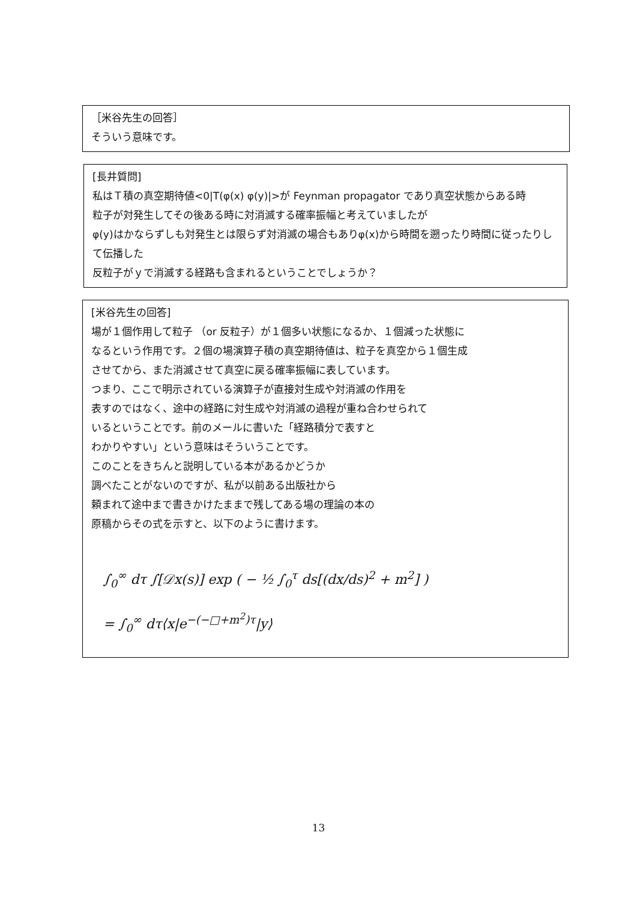［米谷先生の回答］
そういう意味です。
[長井質問]
私はＴ積の真空期待値<0|T(φ(x) φ(y)|>が Feynman propagator であり真空状態からある時
粒子が対発生してその後ある時に対消滅する確率振幅と考えていましたが
φ(y)はかならずしも対発生とは限らず対消滅の場合もありφ(x)から時間を遡ったり時間に従ったりして伝播した
反粒子がｙで消滅する経路も含まれるということでしょうか？
[米谷先生の回答]
場が１個作用して粒子 （or 反粒子）が１個多い状態になるか、１個減った状態に
なるという作用です。２個の場演算子積の真空期待値は、粒子を真空から１個生成
させてから、また消滅させて真空に戻る確率振幅に表しています。
つまり、ここで明示されている演算子が直接対生成や対消滅の作用を
表すのではなく、途中の経路に対生成や対消滅の過程が重ね合わせられて
いるということです。前のメールに書いた「経路積分で表すと
わかりやすい」という意味はそういうことです。
このことをきちんと説明している本があるかどうか
調べたことがないのですが、私が以前ある出版社から
頼まれて途中まで書きかけたままで残してある場の理論の本の
原稿からその式を示すと、以下のように書けます。
∫<sub>0</sub><sup>∞</sup> dτ ∫[𝒟x(s)] exp ( − ½ ∫<sub>0</sub><sup>τ</sup> ds[(dx/ds)<sup>2</sup> + m<sup>2</sup>] )
= ∫<sub>0</sub><sup>∞</sup> dτ⟨x|e<sup>−(−□+m<sup>2</sup>)τ</sup>|y⟩
13